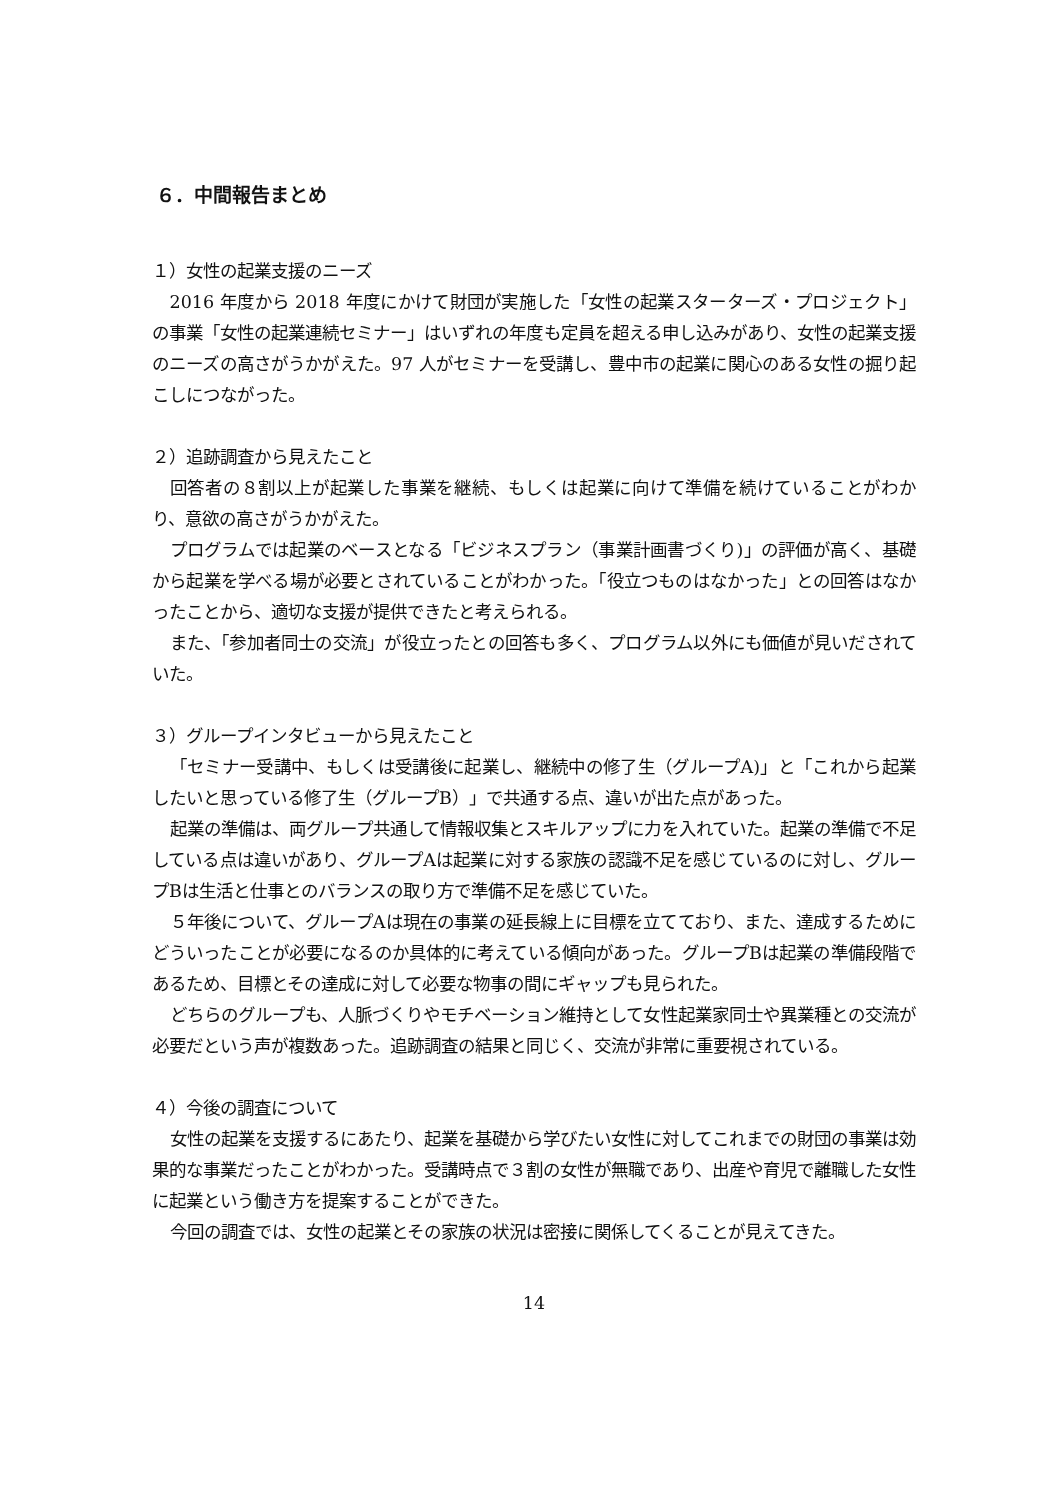６．中間報告まとめ
１）女性の起業支援のニーズ
2016 年度から 2018 年度にかけて財団が実施した「女性の起業スターターズ・プロジェクト」の事業「女性の起業連続セミナー」はいずれの年度も定員を超える申し込みがあり、女性の起業支援のニーズの高さがうかがえた。97 人がセミナーを受講し、豊中市の起業に関心のある女性の掘り起こしにつながった。
２）追跡調査から見えたこと
回答者の８割以上が起業した事業を継続、もしくは起業に向けて準備を続けていることがわかり、意欲の高さがうかがえた。
プログラムでは起業のベースとなる「ビジネスプラン（事業計画書づくり)」の評価が高く、基礎から起業を学べる場が必要とされていることがわかった。「役立つものはなかった」との回答はなかったことから、適切な支援が提供できたと考えられる。
また、「参加者同士の交流」が役立ったとの回答も多く、プログラム以外にも価値が見いだされていた。
３）グループインタビューから見えたこと
「セミナー受講中、もしくは受講後に起業し、継続中の修了生（グループA)」と「これから起業したいと思っている修了生（グループB）」で共通する点、違いが出た点があった。
起業の準備は、両グループ共通して情報収集とスキルアップに力を入れていた。起業の準備で不足している点は違いがあり、グループAは起業に対する家族の認識不足を感じているのに対し、グループBは生活と仕事とのバランスの取り方で準備不足を感じていた。
５年後について、グループAは現在の事業の延長線上に目標を立てており、また、達成するためにどういったことが必要になるのか具体的に考えている傾向があった。グループBは起業の準備段階であるため、目標とその達成に対して必要な物事の間にギャップも見られた。
どちらのグループも、人脈づくりやモチベーション維持として女性起業家同士や異業種との交流が必要だという声が複数あった。追跡調査の結果と同じく、交流が非常に重要視されている。
４）今後の調査について
女性の起業を支援するにあたり、起業を基礎から学びたい女性に対してこれまでの財団の事業は効果的な事業だったことがわかった。受講時点で３割の女性が無職であり、出産や育児で離職した女性に起業という働き方を提案することができた。
今回の調査では、女性の起業とその家族の状況は密接に関係してくることが見えてきた。
14